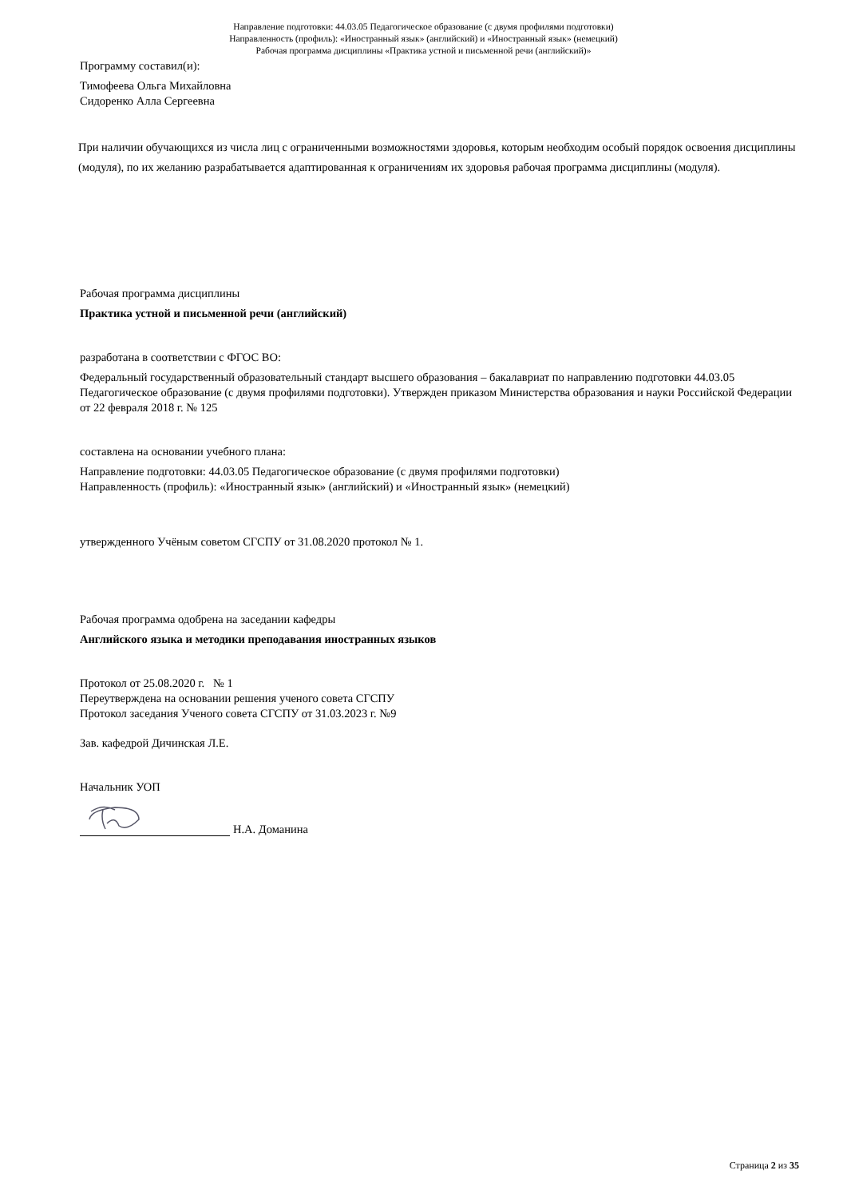Направление подготовки: 44.03.05 Педагогическое образование (с двумя профилями подготовки)
Направленность (профиль): «Иностранный язык» (английский) и «Иностранный язык» (немецкий)
Рабочая программа дисциплины «Практика устной и письменной речи (английский)»
Программу составил(и):
Тимофеева Ольга Михайловна
Сидоренко Алла Сергеевна
При наличии обучающихся из числа лиц с ограниченными возможностями здоровья, которым необходим особый порядок освоения дисциплины (модуля), по их желанию разрабатывается адаптированная к ограничениям их здоровья рабочая программа дисциплины (модуля).
Рабочая программа дисциплины
Практика устной и письменной речи (английский)
разработана в соответствии с ФГОС ВО:
Федеральный государственный образовательный стандарт высшего образования – бакалавриат по направлению подготовки 44.03.05 Педагогическое образование (с двумя профилями подготовки). Утвержден приказом Министерства образования и науки Российской Федерации от 22 февраля 2018 г. № 125
составлена на основании учебного плана:
Направление подготовки: 44.03.05 Педагогическое образование (с двумя профилями подготовки)
Направленность (профиль): «Иностранный язык» (английский) и «Иностранный язык» (немецкий)
утвержденного Учёным советом СГСПУ от 31.08.2020 протокол № 1.
Рабочая программа одобрена на заседании кафедры
Английского языка и методики преподавания иностранных языков
Протокол от 25.08.2020 г. № 1
Переутверждена на основании решения ученого совета СГСПУ
Протокол заседания Ученого совета СГСПУ от 31.03.2023 г. №9
Зав. кафедрой Дичинская Л.Е.
Начальник УОП
Н.А. Доманина
Страница 2 из 35